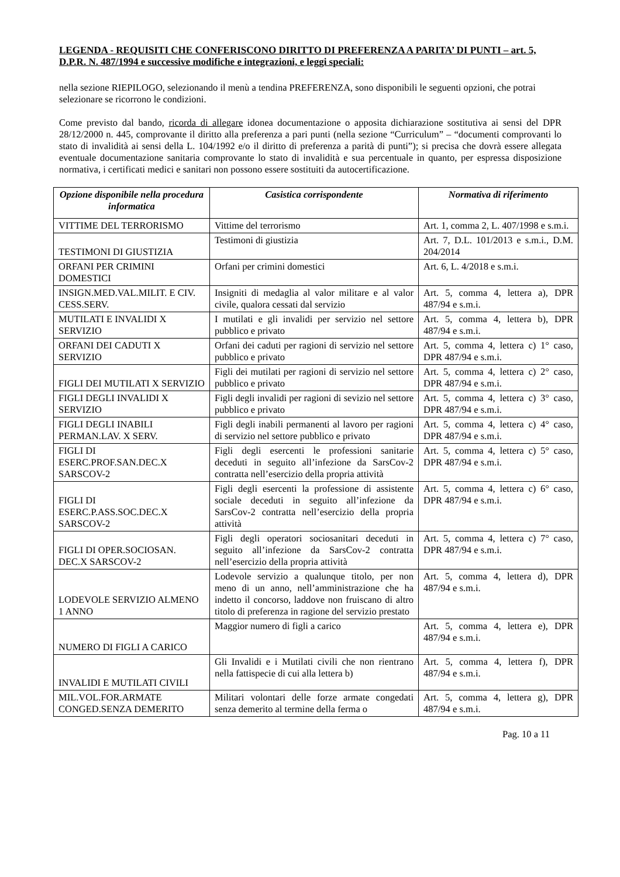LEGENDA - REQUISITI CHE CONFERISCONO DIRITTO DI PREFERENZA A PARITA’ DI PUNTI – art. 5, D.P.R. N. 487/1994 e successive modifiche e integrazioni, e leggi speciali:
nella sezione RIEPILOGO, selezionando il menù a tendina PREFERENZA, sono disponibili le seguenti opzioni, che potrai selezionare se ricorrono le condizioni.
Come previsto dal bando, ricorda di allegare idonea documentazione o apposita dichiarazione sostitutiva ai sensi del DPR 28/12/2000 n. 445, comprovante il diritto alla preferenza a pari punti (nella sezione “Curriculum” – “documenti comprovanti lo stato di invalidità ai sensi della L. 104/1992 e/o il diritto di preferenza a parità di punti”); si precisa che dovrà essere allegata eventuale documentazione sanitaria comprovante lo stato di invalidità e sua percentuale in quanto, per espressa disposizione normativa, i certificati medici e sanitari non possono essere sostituiti da autocertificazione.
| Opzione disponibile nella procedura informatica | Casistica corrispondente | Normativa di riferimento |
| --- | --- | --- |
| VITTIME DEL TERRORISMO | Vittime del terrorismo | Art. 1, comma 2, L. 407/1998 e s.m.i. |
| TESTIMONI DI GIUSTIZIA | Testimoni di giustizia | Art. 7, D.L. 101/2013 e s.m.i., D.M. 204/2014 |
| ORFANI PER CRIMINI DOMESTICI | Orfani per crimini domestici | Art. 6, L. 4/2018 e s.m.i. |
| INSIGN.MED.VAL.MILIT. E CIV. CESS.SERV. | Insigniti di medaglia al valor militare e al valor civile, qualora cessati dal servizio | Art. 5, comma 4, lettera a), DPR 487/94 e s.m.i. |
| MUTILATI E INVALIDI X SERVIZIO | I mutilati e gli invalidi per servizio nel settore pubblico e privato | Art. 5, comma 4, lettera b), DPR 487/94 e s.m.i. |
| ORFANI DEI CADUTI X SERVIZIO | Orfani dei caduti per ragioni di servizio nel settore pubblico e privato | Art. 5, comma 4, lettera c) 1° caso, DPR 487/94 e s.m.i. |
| FIGLI DEI MUTILATI X SERVIZIO | Figli dei mutilati per ragioni di servizio nel settore pubblico e privato | Art. 5, comma 4, lettera c) 2° caso, DPR 487/94 e s.m.i. |
| FIGLI DEGLI INVALIDI X SERVIZIO | Figli degli invalidi per ragioni di sevizio nel settore pubblico e privato | Art. 5, comma 4, lettera c) 3° caso, DPR 487/94 e s.m.i. |
| FIGLI DEGLI INABILI PERMAN.LAV. X SERV. | Figli degli inabili permanenti al lavoro per ragioni di servizio nel settore pubblico e privato | Art. 5, comma 4, lettera c) 4° caso, DPR 487/94 e s.m.i. |
| FIGLI DI ESERC.PROF.SAN.DEC.X SARSCOV-2 | Figli degli esercenti le professioni sanitarie deceduti in seguito all’infezione da SarsCov-2 contratta nell’esercizio della propria attività | Art. 5, comma 4, lettera c) 5° caso, DPR 487/94 e s.m.i. |
| FIGLI DI ESERC.P.ASS.SOC.DEC.X SARSCOV-2 | Figli degli esercenti la professione di assistente sociale deceduti in seguito all’infezione da SarsCov-2 contratta nell’esercizio della propria attività | Art. 5, comma 4, lettera c) 6° caso, DPR 487/94 e s.m.i. |
| FIGLI DI OPER.SOCIOSAN. DEC.X SARSCOV-2 | Figli degli operatori sociosanitari deceduti in seguito all’infezione da SarsCov-2 contratta nell’esercizio della propria attività | Art. 5, comma 4, lettera c) 7° caso, DPR 487/94 e s.m.i. |
| LODEVOLE SERVIZIO ALMENO 1 ANNO | Lodevole servizio a qualunque titolo, per non meno di un anno, nell’amministrazione che ha indetto il concorso, laddove non fruiscano di altro titolo di preferenza in ragione del servizio prestato | Art. 5, comma 4, lettera d), DPR 487/94 e s.m.i. |
| NUMERO DI FIGLI A CARICO | Maggior numero di figli a carico | Art. 5, comma 4, lettera e), DPR 487/94 e s.m.i. |
| INVALIDI E MUTILATI CIVILI | Gli Invalidi e i Mutilati civili che non rientrano nella fattispecie di cui alla lettera b) | Art. 5, comma 4, lettera f), DPR 487/94 e s.m.i. |
| MIL.VOL.FOR.ARMATE CONGED.SENZA DEMERITO | Militari volontari delle forze armate congedati senza demerito al termine della ferma o | Art. 5, comma 4, lettera g), DPR 487/94 e s.m.i. |
Pag. 10 a 11